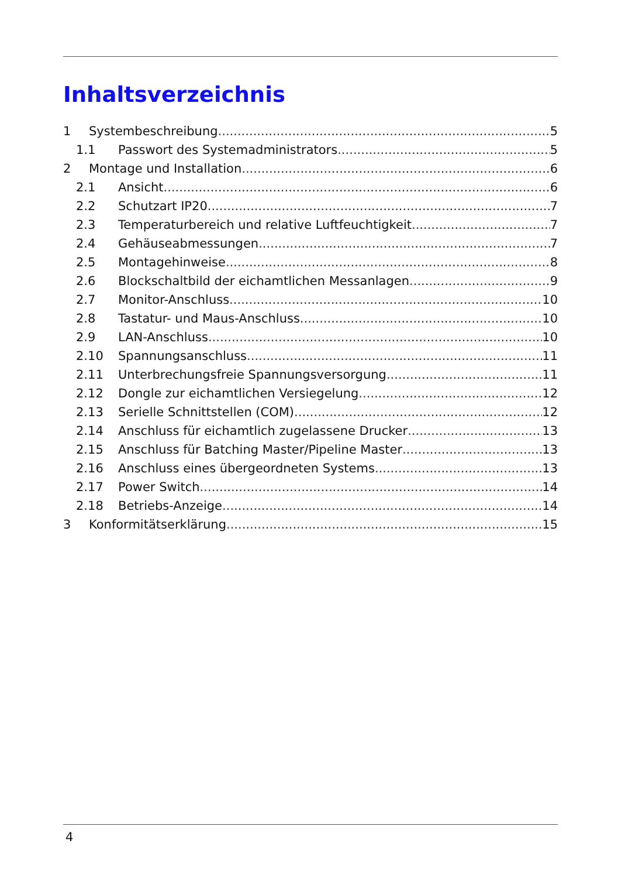Inhaltsverzeichnis
1 Systembeschreibung 5
1.1 Passwort des Systemadministrators 5
2 Montage und Installation 6
2.1 Ansicht 6
2.2 Schutzart IP20 7
2.3 Temperaturbereich und relative Luftfeuchtigkeit 7
2.4 Gehäuseabmessungen 7
2.5 Montagehinweise 8
2.6 Blockschaltbild der eichamtlichen Messanlagen 9
2.7 Monitor-Anschluss 10
2.8 Tastatur- und Maus-Anschluss 10
2.9 LAN-Anschluss 10
2.10 Spannungsanschluss 11
2.11 Unterbrechungsfreie Spannungsversorgung 11
2.12 Dongle zur eichamtlichen Versiegelung 12
2.13 Serielle Schnittstellen (COM) 12
2.14 Anschluss für eichamtlich zugelassene Drucker 13
2.15 Anschluss für Batching Master/Pipeline Master 13
2.16 Anschluss eines übergeordneten Systems 13
2.17 Power Switch 14
2.18 Betriebs-Anzeige 14
3 Konformitätserklärung 15
4